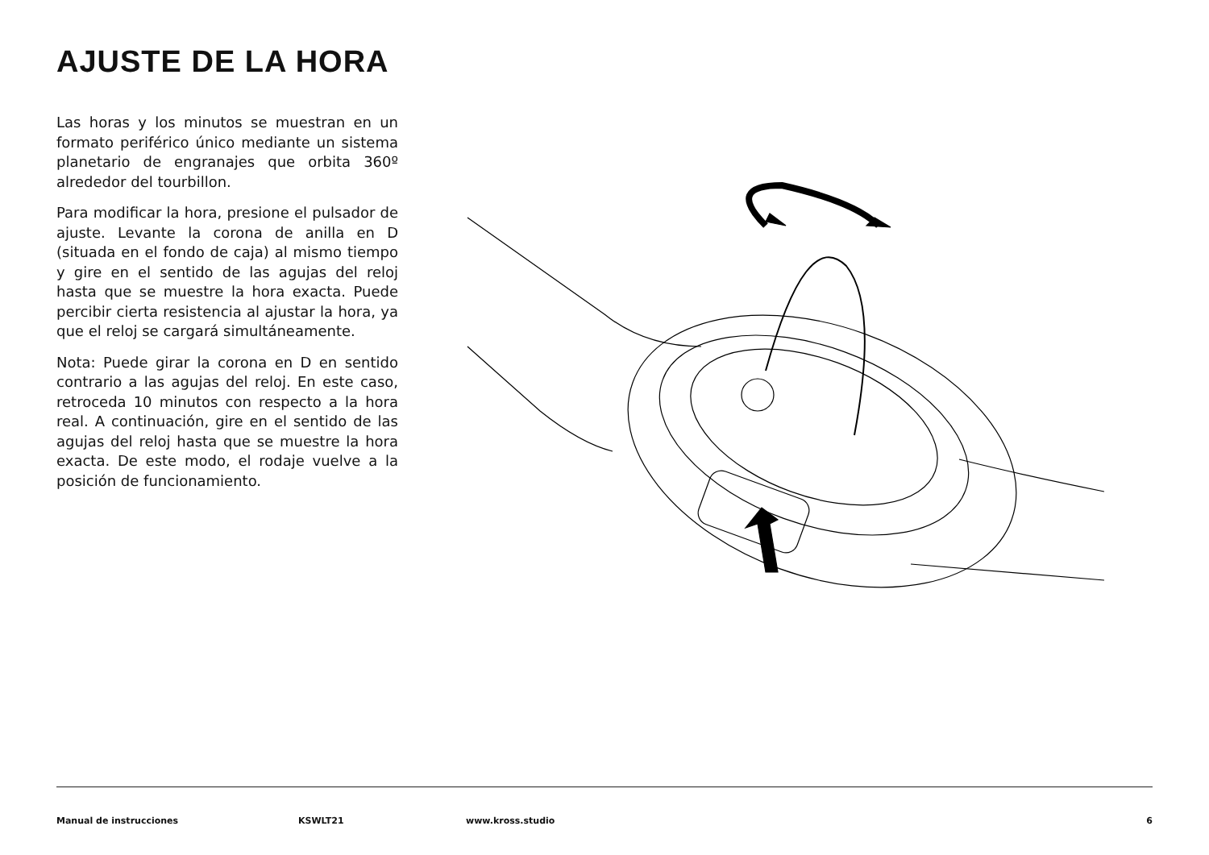AJUSTE DE LA HORA
Las horas y los minutos se muestran en un formato periférico único mediante un sistema planetario de engranajes que orbita 360º alrededor del tourbillon.
Para modificar la hora, presione el pulsador de ajuste. Levante la corona de anilla en D (situada en el fondo de caja) al mismo tiempo y gire en el sentido de las agujas del reloj hasta que se muestre la hora exacta. Puede percibir cierta resistencia al ajustar la hora, ya que el reloj se cargará simultáneamente.
Nota: Puede girar la corona en D en sentido contrario a las agujas del reloj. En este caso, retroceda 10 minutos con respecto a la hora real. A continuación, gire en el sentido de las agujas del reloj hasta que se muestre la hora exacta. De este modo, el rodaje vuelve a la posición de funcionamiento.
Manual de instrucciones KSWLT21 www.kross.studio 6